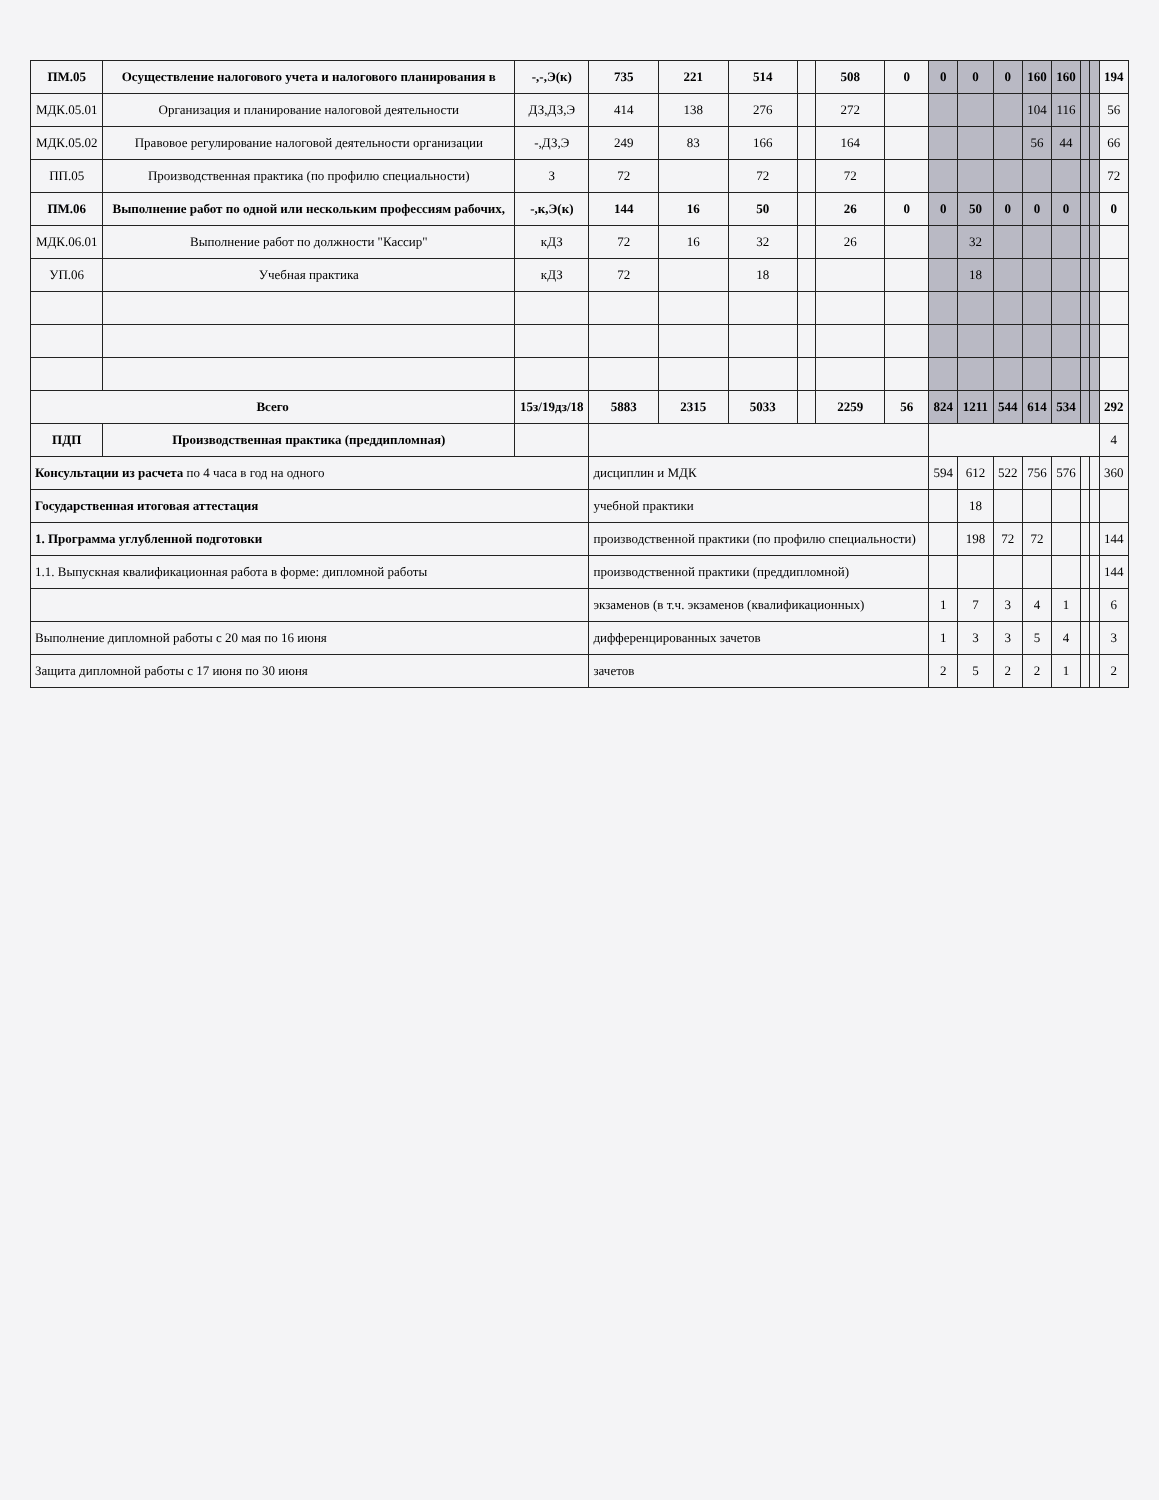| ПМ.05 | Осуществление налогового учета и налогового планирования в | -,-,Э(к) | 735 | 221 | 514 | | 508 | 0 | 0 | 0 | 0 | 160 | 160 | | | 194 |
| МДК.05.01 | Организация и планирование налоговой деятельности | ДЗ,ДЗ,Э | 414 | 138 | 276 | | 272 | | | | | 104 | 116 | | | 56 |
| МДК.05.02 | Правовое регулирование налоговой деятельности организации | -,ДЗ,Э | 249 | 83 | 166 | | 164 | | | | | 56 | 44 | | | 66 |
| ПП.05 | Производственная практика (по профилю специальности) | З | 72 | | 72 | | 72 | | | | | | | | | 72 |
| ПМ.06 | Выполнение работ по одной или нескольким профессиям рабочих, | -,к,Э(к) | 144 | 16 | 50 | | 26 | 0 | 0 | 50 | 0 | 0 | 0 | | | 0 |
| МДК.06.01 | Выполнение работ по должности "Кассир" | кДЗ | 72 | 16 | 32 | | 26 | | | 32 | | | | | | |
| УП.06 | Учебная практика | кДЗ | 72 | | 18 | | | | | 18 | | | | | | |
| Всего | | 15з/19дз/18 | 5883 | 2315 | 5033 | | 2259 | 56 | 824 | 1211 | 544 | 614 | 534 | | | 292 |
| ПДП | Производственная практика (преддипломная) | | | | | | | | | | | | | | | 4 |
| Консультации из расчета по 4 часа в год на одного | | | дисциплин и МДК | | | | | | 594 | 612 | 522 | 756 | 576 | | | 360 |
| Государственная итоговая аттестация | | | учебной практики | | | | | | | 18 | | | | | | |
| 1. Программа углубленной подготовки | | | производственной практики (по профилю специальности) | | | | | | | 198 | 72 | 72 | | | | 144 |
| 1.1. Выпускная квалификационная работа в форме: дипломной работы | | | производственной практики (преддипломной) | | | | | | | | | | | | | 144 |
| | | | экзаменов (в т.ч. экзаменов (квалификационных) | | | | | | 1 | 7 | 3 | 4 | 1 | | | 6 |
| Выполнение дипломной работы с 20 мая по 16 июня | | | дифференцированных зачетов | | | | | | 1 | 3 | 3 | 5 | 4 | | | 3 |
| Защита дипломной работы с 17 июня по 30 июня | | | зачетов | | | | | | 2 | 5 | 2 | 2 | 1 | | | 2 |